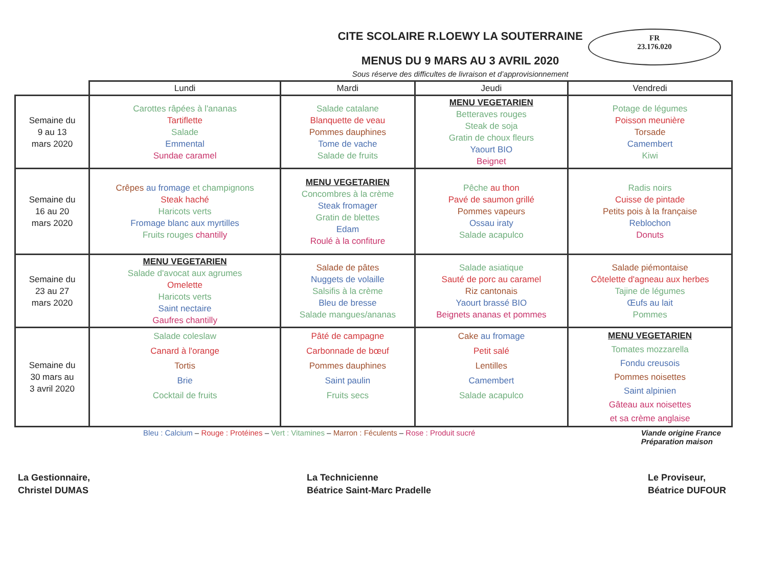CITE SCOLAIRE R.LOEWY LA SOUTERRAINE
MENUS DU 9 MARS AU 3 AVRIL 2020
FR
23.176.020
Sous réserve des difficultes de livraison et d’approvisionnement
| | Lundi | Mardi | Jeudi | Vendredi |
| --- | --- | --- | --- | --- |
| Semaine du 9 au 13 mars 2020 | Carottes râpées à l'ananas Tartiflette Salade Emmental Sundae caramel | Salade catalane Blanquette de veau Pommes dauphines Tome de vache Salade de fruits | MENU VEGETARIEN Betteraves rouges Steak de soja Gratin de choux fleurs Yaourt BIO Beignet | Potage de légumes Poisson meunière Torsade Camembert Kiwi |
| Semaine du 16 au 20 mars 2020 | Crêpes au fromage et champignons Steak haché Haricots verts Fromage blanc aux myrtilles Fruits rouges chantilly | MENU VEGETARIEN Concombres à la crème Steak fromager Gratin de blettes Edam Roulé à la confiture | Pêche au thon Pavé de saumon grillé Pommes vapeurs Ossau iraty Salade acapulco | Radis noirs Cuisse de pintade Petits pois à la française Reblochon Donuts |
| Semaine du 23 au 27 mars 2020 | MENU VEGETARIEN Salade d'avocat aux agrumes Omelette Haricots verts Saint nectaire Gaufres chantilly | Salade de pâtes Nuggets de volaille Salsifis à la crème Bleu de bresse Salade mangues/ananas | Salade asiatique Sauté de porc au caramel Riz cantonais Yaourt brassé BIO Beignets ananas et pommes | Salade piémontaise Côtelette d'agneau aux herbes Tajine de légumes Œufs au lait Pommes |
| Semaine du 30 mars au 3 avril 2020 | Salade coleslaw Canard à l'orange Tortis Brie Cocktail de fruits | Pâté de campagne Carbonnade de bœuf Pommes dauphines Saint paulin Fruits secs | Cake au fromage Petit salé Lentilles Camembert Salade acapulco | MENU VEGETARIEN Tomates mozzarella Fondu creusois Pommes noisettes Saint alpinien Gâteau aux noisettes et sa crème anglaise |
Bleu : Calcium – Rouge : Protéines – Vert : Vitamines – Marron : Féculents – Rose : Produit sucré Viande origine France
Préparation maison
La Gestionnaire,
Christel DUMAS
La Technicienne
Béatrice Saint-Marc Pradelle
Le Proviseur,
Béatrice DUFOUR